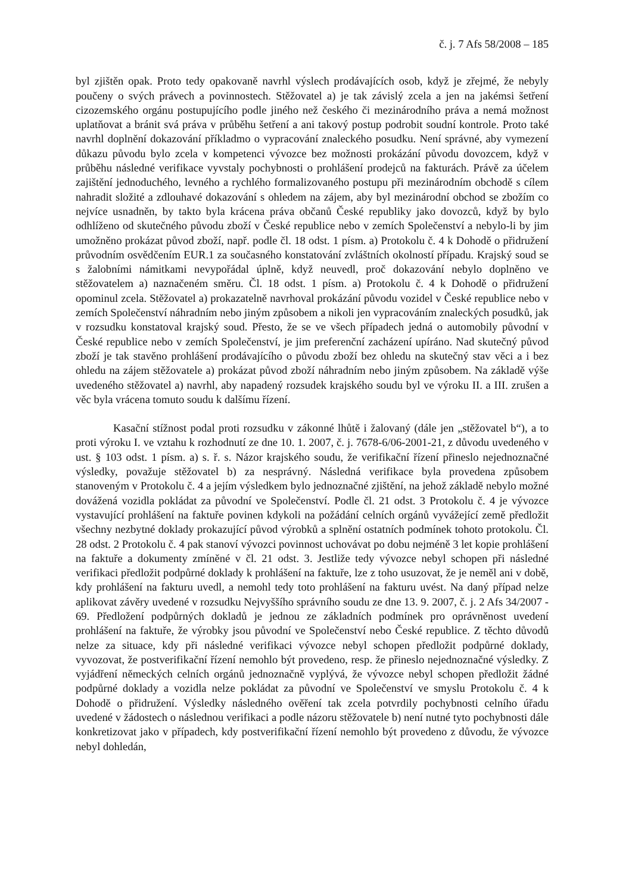č. j. 7 Afs 58/2008 – 185
byl zjištěn opak. Proto tedy opakovaně navrhl výslech prodávajících osob, když je zřejmé, že nebyly poučeny o svých právech a povinnostech. Stěžovatel a) je tak závislý zcela a jen na jakémsi šetření cizozemského orgánu postupujícího podle jiného než českého či mezinárodního práva a nemá možnost uplatňovat a bránit svá práva v průběhu šetření a ani takový postup podrobit soudní kontrole. Proto také navrhl doplnění dokazování příkladmo o vypracování znaleckého posudku. Není správné, aby vymezení důkazu původu bylo zcela v kompetenci vývozce bez možnosti prokázání původu dovozcem, když v průběhu následné verifikace vyvstaly pochybnosti o prohlášení prodejců na fakturách. Právě za účelem zajištění jednoduchého, levného a rychlého formalizovaného postupu při mezinárodním obchodě s cílem nahradit složité a zdlouhavé dokazování s ohledem na zájem, aby byl mezinárodní obchod se zbožím co nejvíce usnadněn, by takto byla krácena práva občanů České republiky jako dovozců, když by bylo odhlíženo od skutečného původu zboží v České republice nebo v zemích Společenství a nebylo-li by jim umožněno prokázat původ zboží, např. podle čl. 18 odst. 1 písm. a) Protokolu č. 4 k Dohodě o přidružení průvodním osvědčením EUR.1 za současného konstatování zvláštních okolností případu. Krajský soud se s žalobními námitkami nevypořádal úplně, když neuvedl, proč dokazování nebylo doplněno ve stěžovatelem a) naznačeném směru. Čl. 18 odst. 1 písm. a) Protokolu č. 4 k Dohodě o přidružení opominul zcela. Stěžovatel a) prokazatelně navrhoval prokázání původu vozidel v České republice nebo v zemích Společenství náhradním nebo jiným způsobem a nikoli jen vypracováním znaleckých posudků, jak v rozsudku konstatoval krajský soud. Přesto, že se ve všech případech jedná o automobily původní v České republice nebo v zemích Společenství, je jim preferenční zacházení upíráno. Nad skutečný původ zboží je tak stavěno prohlášení prodávajícího o původu zboží bez ohledu na skutečný stav věci a i bez ohledu na zájem stěžovatele a) prokázat původ zboží náhradním nebo jiným způsobem. Na základě výše uvedeného stěžovatel a) navrhl, aby napadený rozsudek krajského soudu byl ve výroku II. a III. zrušen a věc byla vrácena tomuto soudu k dalšímu řízení.
Kasační stížnost podal proti rozsudku v zákonné lhůtě i žalovaný (dále jen „stěžovatel b“), a to proti výroku I. ve vztahu k rozhodnutí ze dne 10. 1. 2007, č. j. 7678-6/06-2001-21, z důvodu uvedeného v ust. § 103 odst. 1 písm. a) s. ř. s. Názor krajského soudu, že verifikační řízení přineslo nejednoznačné výsledky, považuje stěžovatel b) za nesprávný. Následná verifikace byla provedena způsobem stanoveným v Protokolu č. 4 a jejím výsledkem bylo jednoznačné zjištění, na jehož základě nebylo možné dovážená vozidla pokládat za původní ve Společenství. Podle čl. 21 odst. 3 Protokolu č. 4 je vývozce vystavující prohlášení na faktuře povinen kdykoli na požádání celních orgánů vyvážející země předložit všechny nezbytné doklady prokazující původ výrobků a splnění ostatních podmínek tohoto protokolu. Čl. 28 odst. 2 Protokolu č. 4 pak stanoví vývozci povinnost uchovávat po dobu nejméně 3 let kopie prohlášení na faktuře a dokumenty zmíněné v čl. 21 odst. 3. Jestliže tedy vývozce nebyl schopen při následné verifikaci předložit podpůrné doklady k prohlášení na faktuře, lze z toho usuzovat, že je neměl ani v době, kdy prohlášení na fakturu uvedl, a nemohl tedy toto prohlášení na fakturu uvést. Na daný případ nelze aplikovat závěry uvedené v rozsudku Nejvyššího správního soudu ze dne 13. 9. 2007, č. j. 2 Afs 34/2007 - 69. Předložení podpůrných dokladů je jednou ze základních podmínek pro oprávněnost uvedení prohlášení na faktuře, že výrobky jsou původní ve Společenství nebo České republice. Z těchto důvodů nelze za situace, kdy při následné verifikaci vývozce nebyl schopen předložit podpůrné doklady, vyvozovat, že postverifikační řízení nemohlo být provedeno, resp. že přineslo nejednoznačné výsledky. Z vyjádření německých celních orgánů jednoznačně vyplývá, že vývozce nebyl schopen předložit žádné podpůrné doklady a vozidla nelze pokládat za původní ve Společenství ve smyslu Protokolu č. 4 k Dohodě o přidružení. Výsledky následného ověření tak zcela potvrdily pochybnosti celního úřadu uvedené v žádostech o následnou verifikaci a podle názoru stěžovatele b) není nutné tyto pochybnosti dále konkretizovat jako v případech, kdy postverifikační řízení nemohlo být provedeno z důvodu, že vývozce nebyl dohledán,